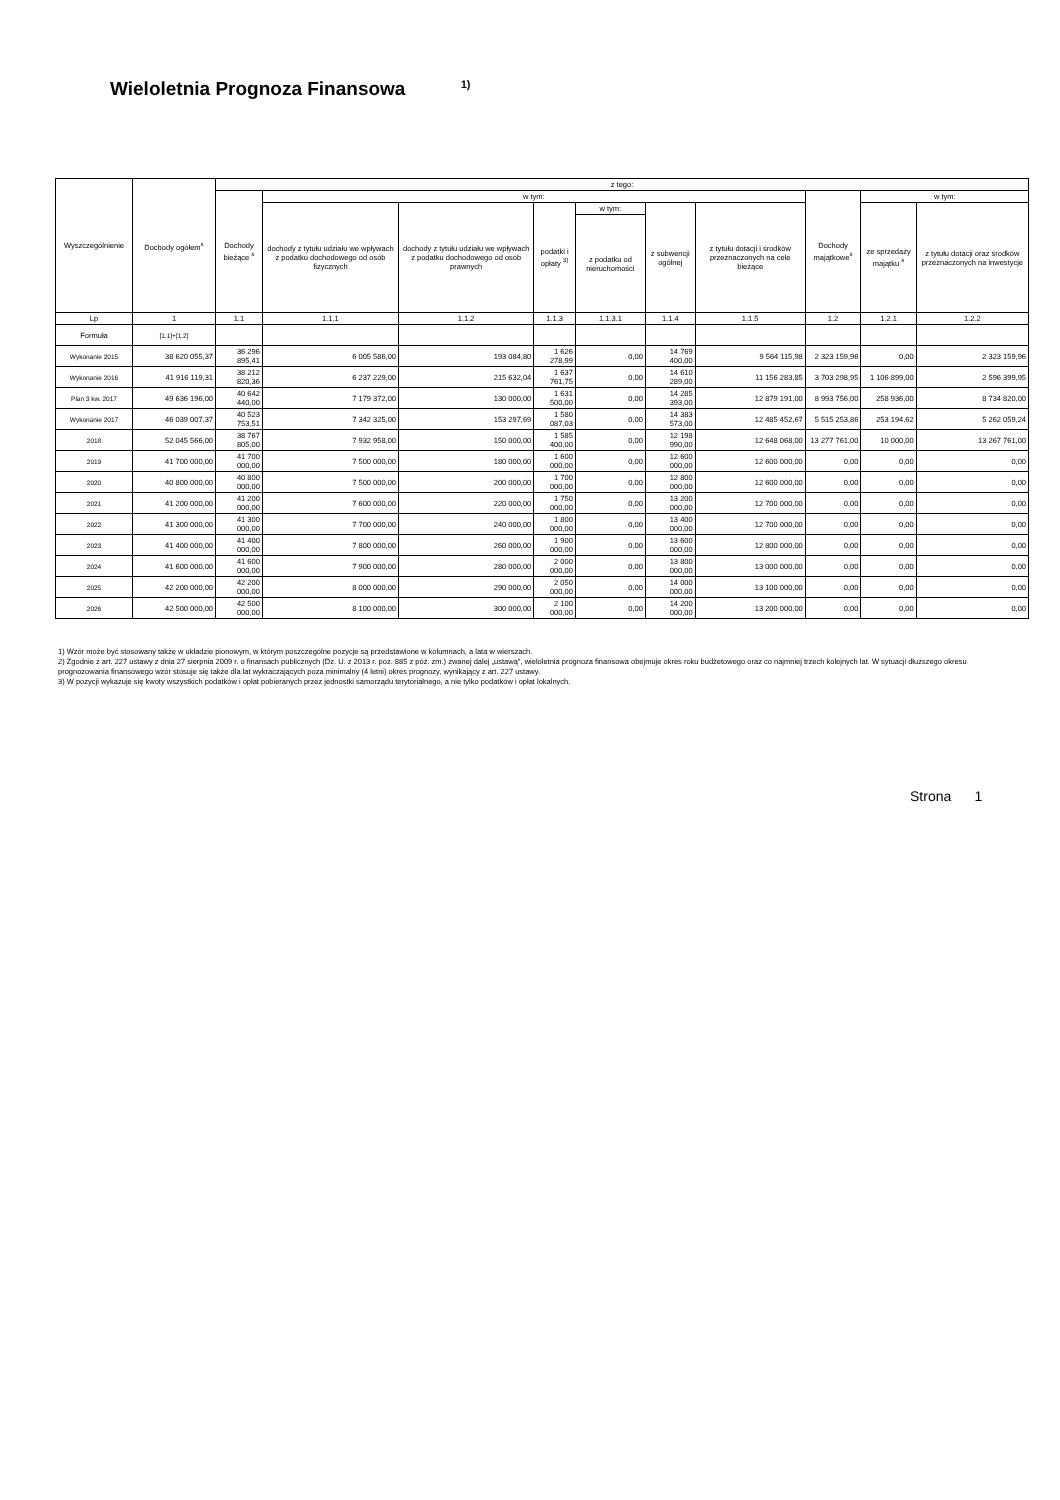Wieloletnia Prognoza Finansowa <sup>1)</sup>
| Wyszczególnienie | Dochody ogółem<sup>x</sup> | z tego: | | | | | | | | | |
| --- | --- | --- | --- | --- | --- | --- | --- | --- | --- | --- | --- |
| | | Dochody bieżące <sup>x</sup> | w tym: | | | | | | Dochody majątkowe<sup>x</sup> | w tym: | |
| | | | dochody z tytułu udziału we wpływach z podatku dochodowego od osób fizycznych | dochody z tytułu udziału we wpływach z podatku dochodowego od osób prawnych | podatki i opłaty <sup>3)</sup> | w tym: | z subwencji ogólnej | z tytułu dotacji i środków przeznaczonych na cele bieżące | | ze sprzedaży majątku <sup>x</sup> | z tytułu dotacji oraz środków przeznaczonych na inwestycje |
| | | | | | | z podatku od nieruchomości | | | | | |
| Lp | 1 | 1.1 | 1.1.1 | 1.1.2 | 1.1.3 | 1.1.3.1 | 1.1.4 | 1.1.5 | 1.2 | 1.2.1 | 1.2.2 |
| Formuła | [1.1]+[1.2] | | | | | | | | | | |
| Wykonanie 2015 | 38 620 055,37 | 36 296 895,41 | 6 005 586,00 | 193 084,80 | 1 626 278,99 | 0,00 | 14 769 400,00 | 9 564 115,98 | 2 323 159,96 | 0,00 | 2 323 159,96 |
| Wykonanie 2016 | 41 916 119,31 | 38 212 820,36 | 6 237 229,00 | 215 632,04 | 1 637 761,75 | 0,00 | 14 610 289,00 | 11 156 283,85 | 3 703 298,95 | 1 106 899,00 | 2 596 399,95 |
| Plan 3 kw. 2017 | 49 636 196,00 | 40 642 440,00 | 7 179 372,00 | 130 000,00 | 1 631 500,00 | 0,00 | 14 285 393,00 | 12 879 191,00 | 8 993 756,00 | 258 936,00 | 8 734 820,00 |
| Wykonanie 2017 | 46 039 007,37 | 40 523 753,51 | 7 342 325,00 | 153 297,69 | 1 580 087,03 | 0,00 | 14 383 573,00 | 12 485 452,67 | 5 515 253,86 | 253 194,62 | 5 262 059,24 |
| 2018 | 52 045 566,00 | 38 767 805,00 | 7 932 958,00 | 150 000,00 | 1 585 400,00 | 0,00 | 12 198 990,00 | 12 648 068,00 | 13 277 761,00 | 10 000,00 | 13 267 761,00 |
| 2019 | 41 700 000,00 | 41 700 000,00 | 7 500 000,00 | 180 000,00 | 1 600 000,00 | 0,00 | 12 600 000,00 | 12 600 000,00 | 0,00 | 0,00 | 0,00 |
| 2020 | 40 800 000,00 | 40 800 000,00 | 7 500 000,00 | 200 000,00 | 1 700 000,00 | 0,00 | 12 800 000,00 | 12 600 000,00 | 0,00 | 0,00 | 0,00 |
| 2021 | 41 200 000,00 | 41 200 000,00 | 7 600 000,00 | 220 000,00 | 1 750 000,00 | 0,00 | 13 200 000,00 | 12 700 000,00 | 0,00 | 0,00 | 0,00 |
| 2022 | 41 300 000,00 | 41 300 000,00 | 7 700 000,00 | 240 000,00 | 1 800 000,00 | 0,00 | 13 400 000,00 | 12 700 000,00 | 0,00 | 0,00 | 0,00 |
| 2023 | 41 400 000,00 | 41 400 000,00 | 7 800 000,00 | 260 000,00 | 1 900 000,00 | 0,00 | 13 600 000,00 | 12 800 000,00 | 0,00 | 0,00 | 0,00 |
| 2024 | 41 600 000,00 | 41 600 000,00 | 7 900 000,00 | 280 000,00 | 2 000 000,00 | 0,00 | 13 800 000,00 | 13 000 000,00 | 0,00 | 0,00 | 0,00 |
| 2025 | 42 200 000,00 | 42 200 000,00 | 8 000 000,00 | 290 000,00 | 2 050 000,00 | 0,00 | 14 000 000,00 | 13 100 000,00 | 0,00 | 0,00 | 0,00 |
| 2026 | 42 500 000,00 | 42 500 000,00 | 8 100 000,00 | 300 000,00 | 2 100 000,00 | 0,00 | 14 200 000,00 | 13 200 000,00 | 0,00 | 0,00 | 0,00 |
1) Wzór może być stosowany także w układzie pionowym, w którym poszczególne pozycje są przedstawione w kolumnach, a lata w wierszach.
2) Zgodnie z art. 227 ustawy z dnia 27 sierpnia 2009 r. o finansach publicznych (Dz. U. z 2013 r. poz. 885 z póź. zm.) zwanej dalej „ustawą", wieloletnia prognoza finansowa obejmuje okres roku budżetowego oraz co najmniej trzech kolejnych lat. W sytuacji dłuższego okresu prognozowania finansowego wzór stosuje się także dla lat wykraczających poza minimalny (4 letni) okres prognozy, wynikający z art. 227 ustawy.
3) W pozycji wykazuje się kwoty wszystkich podatków i opłat pobieranych przez jednostki samorządu terytorialnego, a nie tylko podatków i opłat lokalnych.
Strona 1